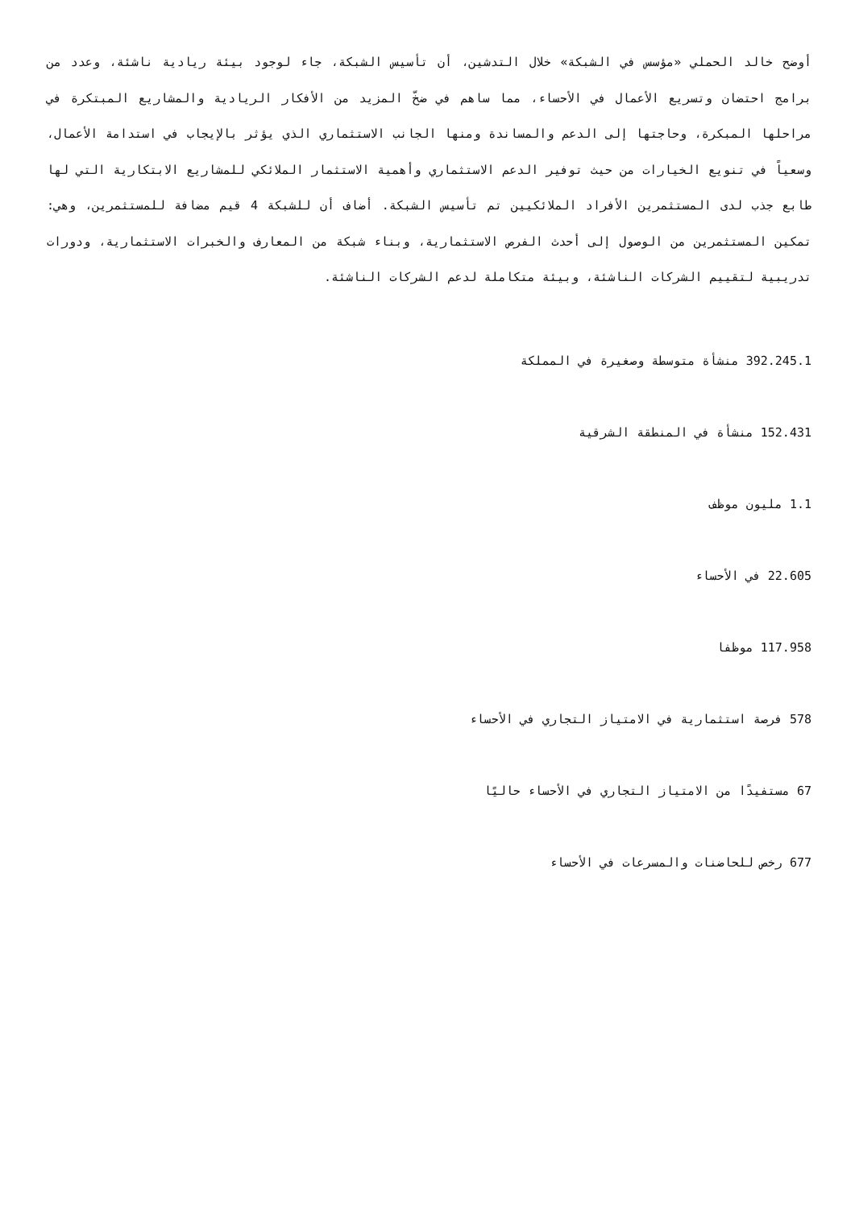أوضح خالد الحملي «مؤسس في الشبكة» خلال التدشين، أن تأسيس الشبكة، جاء لوجود بيئة ريادية ناشئة، وعدد من برامج احتضان وتسريع الأعمال في الأحساء، مما ساهم في ضخّ المزيد من الأفكار الريادية والمشاريع المبتكرة في مراحلها المبكرة، وحاجتها إلى الدعم والمساندة ومنها الجانب الاستثماري الذي يؤثر بالإيجاب في استدامة الأعمال، وسعياً في تنويع الخيارات من حيث توفير الدعم الاستثماري وأهمية الاستثمار الملائكي للمشاريع الابتكارية التي لها طابع جذب لدى المستثمرين الأفراد الملائكيين تم تأسيس الشبكة. أضاف أن للشبكة 4 قيم مضافة للمستثمرين، وهي: تمكين المستثمرين من الوصول إلى أحدث الفرص الاستثمارية، وبناء شبكة من المعارف والخبرات الاستثمارية، ودورات تدريبية لتقييم الشركات الناشئة، وبيئة متكاملة لدعم الشركات الناشئة.
392.245.1 منشأة متوسطة وصغيرة في المملكة
152.431 منشأة في المنطقة الشرقية
1.1 مليون موظف
22.605 في الأحساء
117.958 موظفا
578 فرصة استثمارية في الامتياز التجاري في الأحساء
67 مستفيدًا من الامتياز التجاري في الأحساء حاليًا
677 رخص للحاضنات والمسرعات في الأحساء